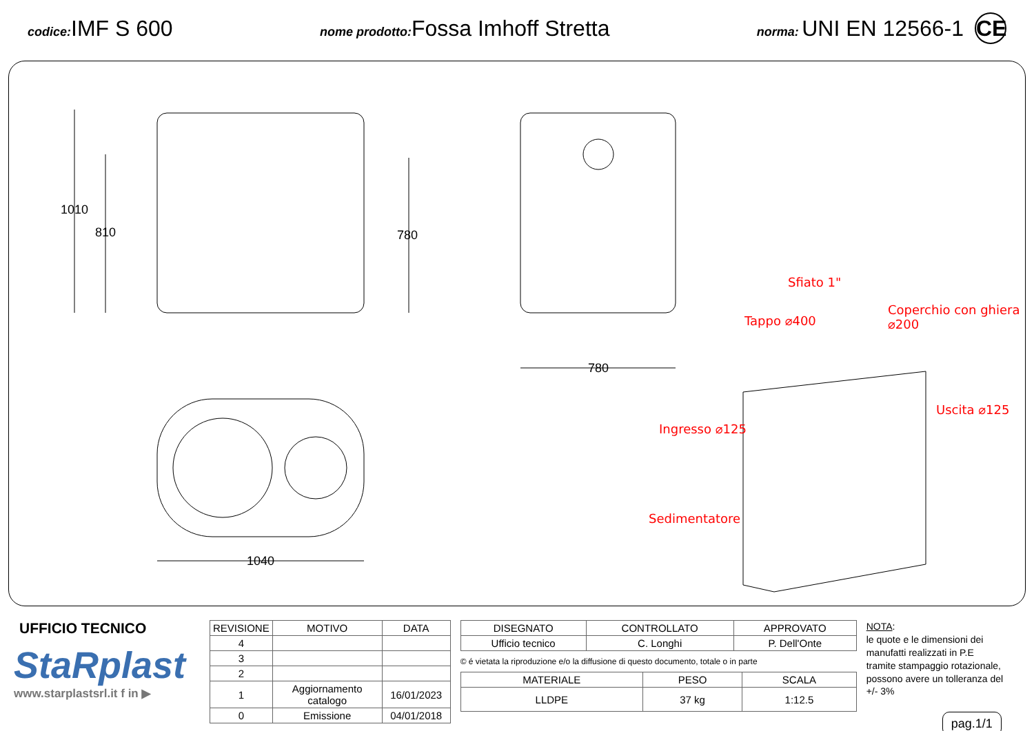codice: IMF S 600
nome prodotto: Fossa Imhoff Stretta
norma: UNI EN 12566-1 CE
1010
810 780
780
1040
Sfiato 1"
Coperchio con ghiera ⌀200
Tappo ⌀400
Uscita ⌀125
Ingresso ⌀125
Sedimentatore
UFFICIO TECNICO
StaRplast
www.starplastsrl.it f in ▶
| REVISIONE | MOTIVO | DATA |
| --- | --- | --- |
| 4 | | |
| 3 | | |
| 2 | | |
| 1 | Aggiornamento catalogo | 16/01/2023 |
| 0 | Emissione | 04/01/2018 |
| DISEGNATO | CONTROLLATO | APPROVATO |
| --- | --- | --- |
| Ufficio tecnico | C. Longhi | P. Dell'Onte |
© é vietata la riproduzione e/o la diffusione di questo documento, totale o in parte
| MATERIALE | PESO | SCALA |
| --- | --- | --- |
| LLDPE | 37 kg | 1:12.5 |
NOTA:
le quote e le dimensioni dei manufatti realizzati in P.E tramite stampaggio rotazionale, possono avere un tolleranza del +/- 3%
pag.1/1